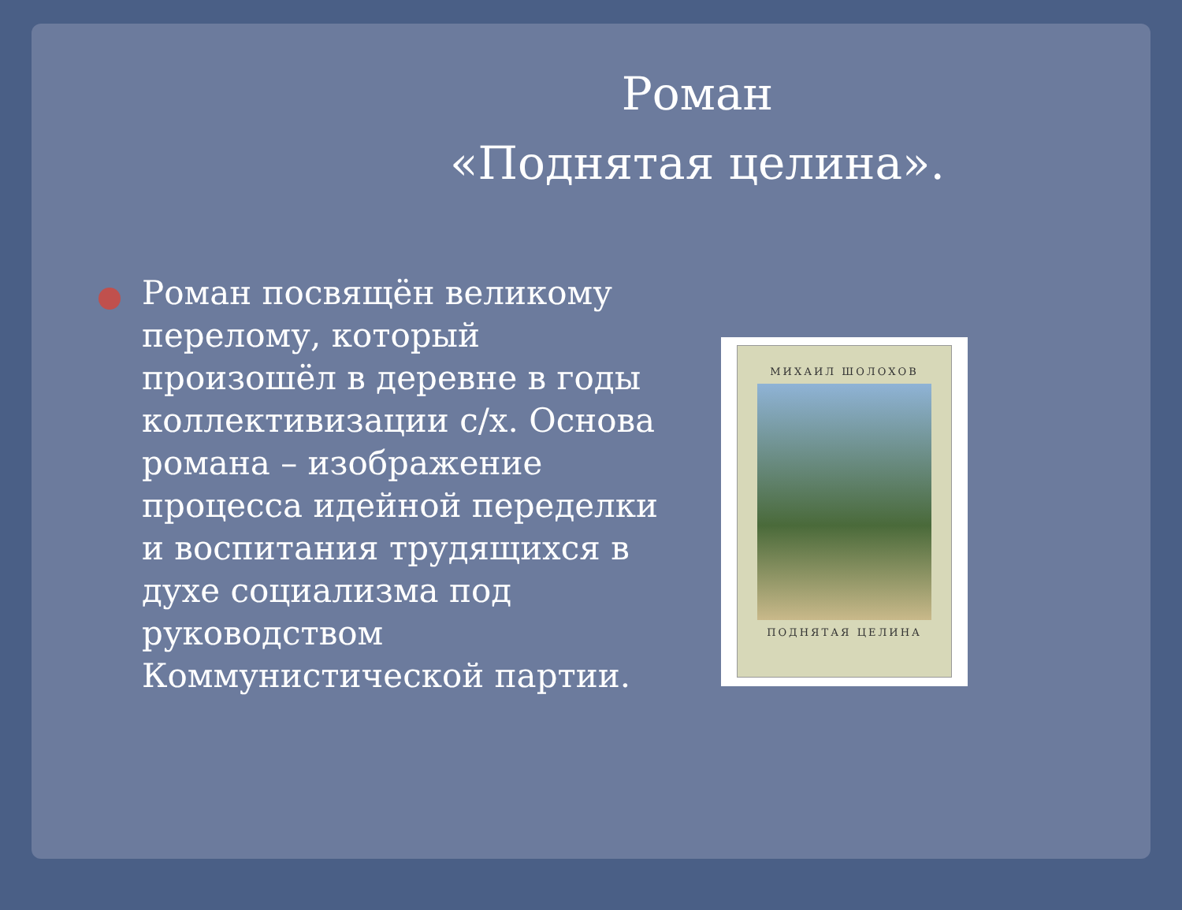Роман
«Поднятая целина».
Роман посвящён великому перелому, который произошёл в деревне в годы коллективизации с/х. Основа романа – изображение процесса идейной переделки и воспитания трудящихся в духе социализма под руководством Коммунистической партии.
МИХАИЛ ШОЛОХОВ
ПОДНЯТАЯ ЦЕЛИНА